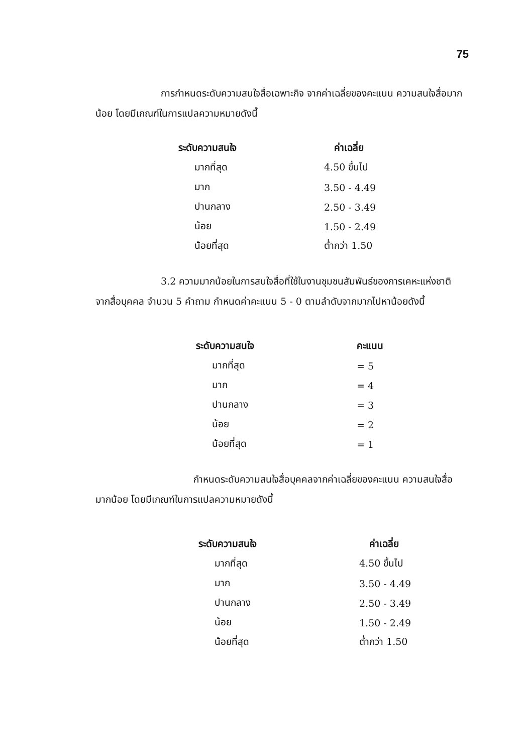75
การกำหนดระดับความสนใจสื่อเฉพาะกิจ จากค่าเฉลี่ยของคะแนน ความสนใจสื่อมากน้อย โดยมีเกณฑ์ในการแปลความหมายดังนี้
| ระดับความสนใจ | ค่าเฉลี่ย |
| --- | --- |
| มากที่สุด | 4.50 ขึ้นไป |
| มาก | 3.50 - 4.49 |
| ปานกลาง | 2.50 - 3.49 |
| น้อย | 1.50 - 2.49 |
| น้อยที่สุด | ต่ำกว่า 1.50 |
3.2 ความมากน้อยในการสนใจสื่อที่ใช้ในงานชุมชนสัมพันธ์ของการเคหะแห่งชาติ จากสื่อบุคคล จำนวน 5 คำถาม กำหนดค่าคะแนน 5 - 0 ตามลำดับจากมากไปหาน้อยดังนี้
| ระดับความสนใจ | คะแนน |
| --- | --- |
| มากที่สุด | = 5 |
| มาก | = 4 |
| ปานกลาง | = 3 |
| น้อย | = 2 |
| น้อยที่สุด | = 1 |
กำหนดระดับความสนใจสื่อบุคคลจากค่าเฉลี่ยของคะแนน ความสนใจสื่อมากน้อย โดยมีเกณฑ์ในการแปลความหมายดังนี้
| ระดับความสนใจ | ค่าเฉลี่ย |
| --- | --- |
| มากที่สุด | 4.50 ขึ้นไป |
| มาก | 3.50 - 4.49 |
| ปานกลาง | 2.50 - 3.49 |
| น้อย | 1.50 - 2.49 |
| น้อยที่สุด | ต่ำกว่า 1.50 |